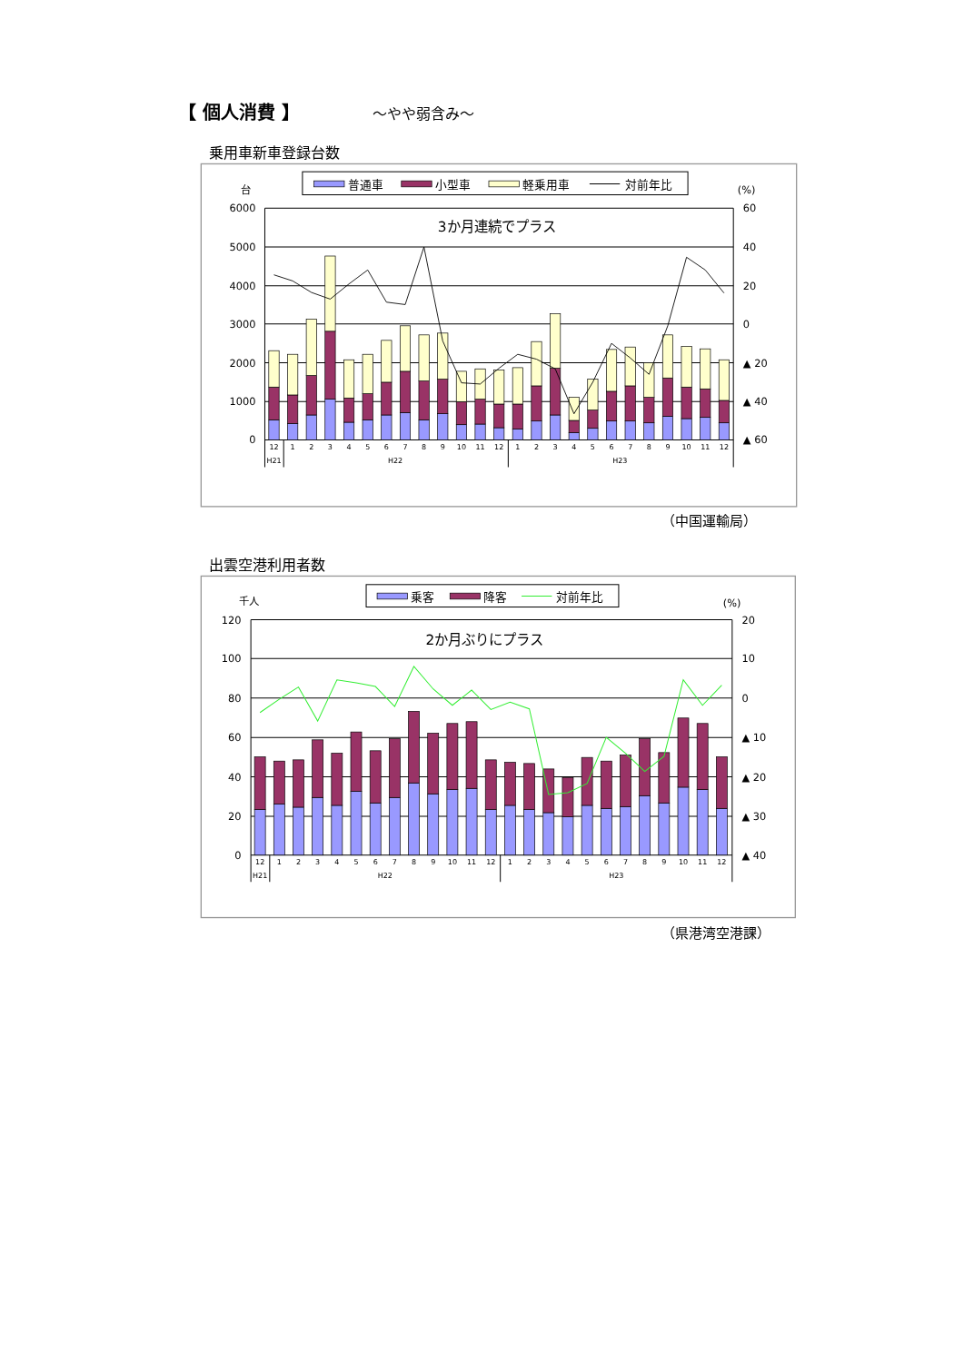【 個人消費 】 ～やや弱含み～
乗用車新車登録台数
普通車
小型車
軽乗用車
対前年比
台
(%)
3か月連続でプラス
6000
5000
4000
3000
2000
1000
0
60
40
20
0
▲ 20
▲ 40
▲ 60
12
1
2
3
4
5
6
7
8
9
10
11
12
1
2
3
4
5
6
7
8
9
10
11
12
H21
H22
H23
（中国運輸局）
出雲空港利用者数
乗客
降客
対前年比
千人
(%)
2か月ぶりにプラス
120
100
80
60
40
20
0
20
10
0
▲ 10
▲ 20
▲ 30
▲ 40
12
1
2
3
4
5
6
7
8
9
10
11
12
1
2
3
4
5
6
7
8
9
10
11
12
H21
H22
H23
（県港湾空港課）